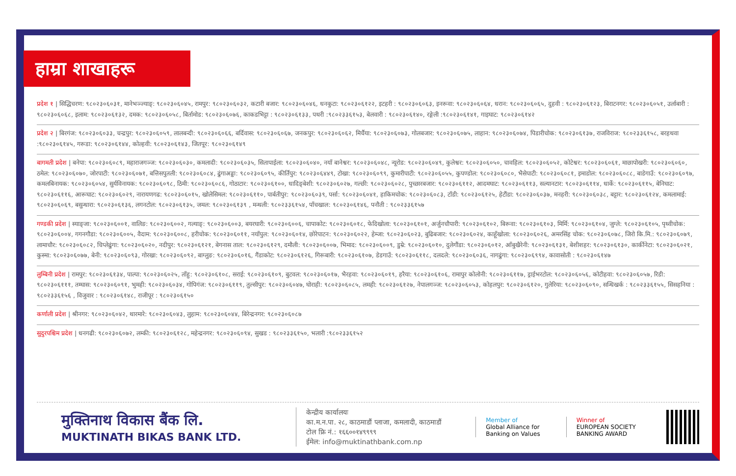हाम्रा शाखाहरू
प्रदेश १ | सिद्धिचरण: ९८०२३०६०३१, मानेभञ्ज्याङ्: ९८०२३०६०४५, रामपुर: ९८०२३०६०३२, कटारी बजार: ९८०२३०६०४६, धनकुटा: ९८०२३०६१२२, इटहरी : ९८०२३०६०६३, इनरूवा: ९८०२३०६०६४, धरान: ९८०२३०६०६५, दुहवी : ९८०२३०६१२३, बिराटनगर: ९८०२३०६०५१, उर्लाबारी : ९८०२३०६०६८, इलाम: ९८०२३०६१३२, दमक: ९८०२३०६०५८, बिर्तामोड: ९८०२३०६०७६, काकडभिट्टा : ९८०२३०६१३३, पथरी :९८०२३३६१५३, बेलवारी : ९८०२३०६१४०, रङ्गेली :९८०२३०६१४१, गाइघाट: ९८०२३०६१४२
प्रदेश २ | बिरगंज: ९८०२३०६०३३, चन्द्रपुर: ९८०२३०६०५९, लालबन्दी: ९८०२३०६०६६, बर्दिवास: ९८०२३०६०६७, जनकपुर: ९८०२३०६०६२, मिर्चैया: ९८०२३०६०७३, गोलबजार: ९८०२३०६०७५, लाहान: ९८०२३०६०७४, पिडारीचोक: ९८०२३०६१३७, राजविराज: ९८०२३३६१५८, बरहथवा :९८०२३०६१४५, गरूडा: ९८०२३०६१४४, कोल्हवी: ९८०२३०६१४३, जितपूर: ९८०२३०६१४९
बागमती प्रदेश | बनेपा: ९८०२३०६०८९, महाराजगञ्ज: ९८०२३०६०३०, कमलादी: ९८०२३०६०३५, सितापाईला: ९८०२३०६०४०, नयाँ बानेश्वर: ९८०२३०६०४८, न्यूरोड: ९८०२३०६०४९, कुलेश्वर: ९८०२३०६०५०, चावहिल: ९८०२३०६०५२, कोटेश्वर: ९८०२३०६०६१, माछापोखरी: ९८०२३०६०६०, ठमेल: ९८०२३०६०७०, जोरपाटी: ९८०२३०६०७१, बत्तिसपुतली: ९८०२३०६०८४, ढुंगाअड्डा: ९८०२३०६०९५, कीर्तिपुर: ९८०२३०६४४९, टोखा: ९८०२३०६०९९, कुमारीपाटी: ९८०२३०६०५५, कुपण्डोल: ९८०२३०६०८०, भैसेपाटी: ९८०२३०६०८१, इमाडोल: ९८०२३०६०८८, बाडेगाउँ: ९८०२३०६०९७, कमलबिनायक: ९८०२३०६०५४, सुर्यविनायक: ९८०२३०६०९८, ठिमी: ९८०२३०६०८६, गोठाटार: ९८०२३०६१००, धादिङ्बेशी: ९८०२३०६०२७, गल्छी: ९८०२३०६०२८, पुच्छारबजार: ९८०२३०६११२, आदमघाट: ९८०२३०६११३, सल्यानटार: ९८०२३०६११४, धार्के: ९८०२३०६११५, बेनिघाट: ९८०२३०६११६, आरूघाट: ९८०२३०६०२९, नारायणगढ: ९८०२३०६०१५, खोलेसिमल: ९८०२३०६११०, पार्बतीपुर: ९८०२३०६०३९, पर्सा: ९८०२३०६०४१, हाकिमचोक: ९८०२३०६०८३, टाँडी: ९८०२३०६१२५, हेटौंडा: ९८०२३०६०३७, मनहरी: ९८०२३०६०३८, बट्टार: ९८०२३०६१२४, कमलामाई: ९८०२३०६०६९, बसुन्धारा: ९८०२३०६१३६, लगनटोल: ९८०२३०६१३५, जमल: ९८०२३०६१३९ , मन्थली: ९८०२३३६१५४, पाँचखाल: ९८०२३०६१४६, पनौती : ९८०२३३६१५७
गण्डकी प्रदेश | स्याङ्जा: ९८०२३०६००१, वालिङ: ९८०२३०६००२, गल्याङ्: ९८०२३०६००३, बयरघारी: ९८०२३०६००६, चापाकोट: ९८०२३०६०१८, फेदिखोला: ९८०२३०६१०१, अर्जुनचौपारी: ९८०२३०६१०२, बिरूवा: ९८०२३०६१०३, मिर्मि: ९८०२३०६१०४, जुग्ले: ९८०२३०६१०५, पृथ्वीचोक: ९८०२३०६००४, गगनगौडा: ९८०२३०६००५, वैदाम: ९८०२३०६००८, हरीचोक: ९८०२३०६०११, नयाँपुल: ९८०२३०६०१४, छोरेपाटन: ९८०२३०६०२२, हेम्जा: ९८०२३०६०२३, बुढिबजार: ९८०२३०६०२४, काहूँखोला: ९८०२३०६०२६, अमरसिंह चोक: ९८०२३०६०७८, जिरो कि.मि.: ९८०२३०६०७९, लामाचौर: ९८०२३०६०८२, चिप्लेढुंगा: ९८०२३०६०२०, नदीपुर: ९८०२३०६१२१, बेगनास ताल: ९८०२३०६१२९, दमौली: ९८०२३०६००७, भिमाद: ९८०२३०६००९, डुम्रे: ९८०२३०६०१०, दुलेगौंडा: ९८०२३०६०१२, आँबुखैरेनी: ९८०२३०६१३१, बेशीशहर: ९८०२३०६१३०, कार्कीनेटा: ९८०२३०६०२१, कुस्मा: ९८०२३०६०७७, बेनी: ९८०२३०६०९३, गोरखा: ९८०२३०६०९२, बाग्लुङ: ९८०२३०६०१६, गैंडाकोट: ९८०२३०६१२६, गिरूबारी: ९८०२३०६१०७, डेडगाउँ: ९८०२३०६११८, दलदले: ९८०२३०६०३६, नागढुंगा: ९८०२३०६९९४, कावासोती : ९८०२३०६१४७
लुम्बिनी प्रदेश | रामपुर: ९८०२३०६१३४, पाल्पा: ९८०२३०६०२५, ताँहु: ९८०२३०६१०८, सराई: ९८०२३०६१०९, बुटवल: ९८०२३०६०१७, भैरहवा: ९८०२३०६०१९, हरैया: ९८०२३०६१०६, रामापुर कोलोनी: ९८०२३०६११७, ड्राईभरटोल: ९८०२३०६०५६, कोटीहवा: ९८०२३०६०५७, रिडी: ९८०२३०६१११, तम्घास: ९८०२३०६०९१, भुमही: ९८०२३०६०३४, गोपिगंज: ९८०२३०६११९, तुल्सीपुर: ९८०२३०६०४७, घोराही: ९८०२३०६०८५, लमही: ९८०२३०६१२७, नेपालगञ्ज: ९८०२३०६०५३, कोहलपुर: ९८०२३०६१२०, गुलेरिया: ९८०२३०६०९०, सन्धिखर्क : ९८०२३३६१५५, सिसहनिया : ९८०२३३६१५६ , विजुवार : ९८०२३०६१४८, राजीपूर : ९८०२३०६१५०
कर्णाली प्रदेश | श्रीनगर: ९८०२३०६०४२, थारमारे: ९८०२३०६०४३, लुहाम: ९८०२३०६०४४, बिरेन्द्रनगर: ९८०२३०६०८७
सुदुरपश्चिम प्रदेश | धनगढी: ९८०२३०६०७२, लम्की: ९८०२३०६१२८, महेन्द्रनगर: ९८०२३०६०९४, सुखड : ९८०२३३६१५०, भलारी :९८०२३३६१५२
मुक्तिनाथ विकास बैंक लि.
MUKTINATH BIKAS BANK LTD.
केन्द्रीय कार्यालयः
का.म.न.पा. २८, काठमाडौं प्लाजा, कमलादी, काठमाडौं
टोल फ्रि नं.: १६६००१४९९९९
ईमेल: info@muktinathbank.com.np
Member of
Global Alliance for Banking on Values
Winner of
EUROPEAN SOCIETY BANKING AWARD